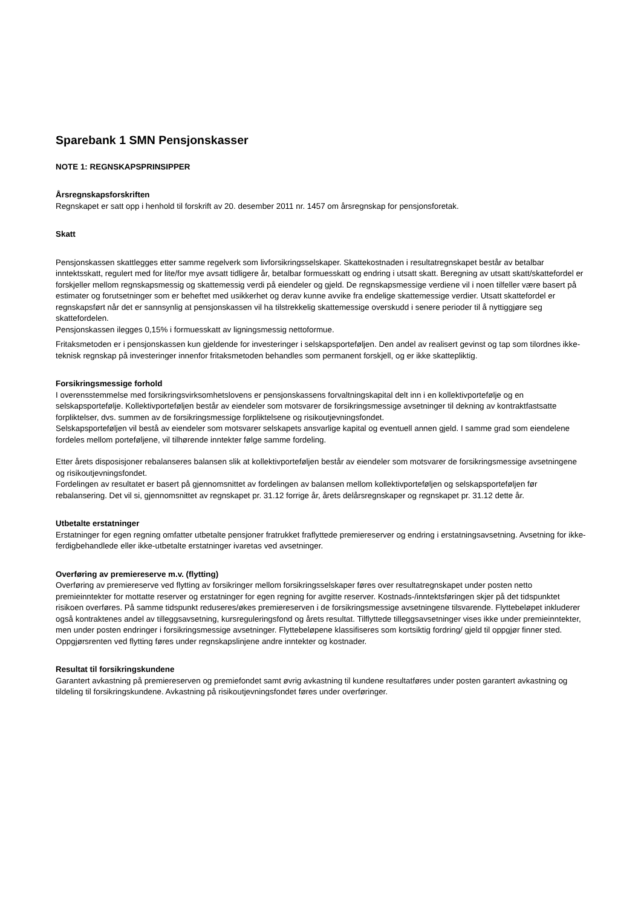Sparebank 1 SMN Pensjonskasser
NOTE 1: REGNSKAPSPRINSIPPER
Årsregnskapsforskriften
Regnskapet er satt opp i henhold til forskrift av 20. desember 2011 nr. 1457 om årsregnskap for pensjonsforetak.
Skatt
Pensjonskassen skattlegges etter samme regelverk som livforsikringsselskaper. Skattekostnaden i resultatregnskapet består av betalbar inntektsskatt, regulert med for lite/for mye avsatt tidligere år, betalbar formuesskatt og endring i utsatt skatt. Beregning av utsatt skatt/skattefordel er forskjeller mellom regnskapsmessig og skattemessig verdi på eiendeler og gjeld. De regnskapsmessige verdiene vil i noen tilfeller være basert på estimater og forutsetninger som er beheftet med usikkerhet og derav kunne avvike fra endelige skattemessige verdier. Utsatt skattefordel er regnskapsført når det er sannsynlig at pensjonskassen vil ha tilstrekkelig skattemessige overskudd i senere perioder til å nyttiggjøre seg skattefordelen.
Pensjonskassen ilegges 0,15% i formuesskatt av ligningsmessig nettoformue.
Fritaksmetoden er i pensjonskassen kun gjeldende for investeringer i selskapsporteføljen. Den andel av realisert gevinst og tap som tilordnes ikke-teknisk regnskap på investeringer innenfor fritaksmetoden behandles som permanent forskjell, og er ikke skattepliktig.
Forsikringsmessige forhold
I overensstemmelse med forsikringsvirksomhetslovens er pensjonskassens forvaltningskapital delt inn i en kollektivportefølje og en selskapsportefølje. Kollektivporteføljen består av eiendeler som motsvarer de forsikringsmessige avsetninger til dekning av kontraktfastsatte forpliktelser, dvs. summen av de forsikringsmessige forpliktelsene og risikoutjevningsfondet.
Selskapsporteføljen vil bestå av eiendeler som motsvarer selskapets ansvarlige kapital og eventuell annen gjeld. I samme grad som eiendelene fordeles mellom porteføljene, vil tilhørende inntekter følge samme fordeling.
Etter årets disposisjoner rebalanseres balansen slik at kollektivporteføljen består av eiendeler som motsvarer de forsikringsmessige avsetningene og risikoutjevningsfondet.
Fordelingen av resultatet er basert på gjennomsnittet av fordelingen av balansen mellom kollektivporteføljen og selskapsporteføljen før rebalansering. Det vil si, gjennomsnittet av regnskapet pr. 31.12 forrige år, årets delårsregnskaper og regnskapet pr. 31.12 dette år.
Utbetalte erstatninger
Erstatninger for egen regning omfatter utbetalte pensjoner fratrukket fraflyttede premiereserver og endring i erstatningsavsetning. Avsetning for ikke-ferdigbehandlede eller ikke-utbetalte erstatninger ivaretas ved avsetninger.
Overføring av premiereserve m.v. (flytting)
Overføring av premiereserve ved flytting av forsikringer mellom forsikringsselskaper føres over resultatregnskapet under posten netto premieinntekter for mottatte reserver og erstatninger for egen regning for avgitte reserver. Kostnads-/inntektsføringen skjer på det tidspunktet risikoen overføres. På samme tidspunkt reduseres/økes premiereserven i de forsikringsmessige avsetningene tilsvarende. Flyttebeløpet inkluderer også kontraktenes andel av tilleggsavsetning, kursreguleringsfond og årets resultat. Tilflyttede tilleggsavsetninger vises ikke under premieinntekter, men under posten endringer i forsikringsmessige avsetninger. Flyttebeløpene klassifiseres som kortsiktig fordring/ gjeld til oppgjør finner sted. Oppgjørsrenten ved flytting føres under regnskapslinjene andre inntekter og kostnader.
Resultat til forsikringskundene
Garantert avkastning på premiereserven og premiefondet samt øvrig avkastning til kundene resultatføres under posten garantert avkastning og tildeling til forsikringskundene. Avkastning på risikoutjevningsfondet føres under overføringer.